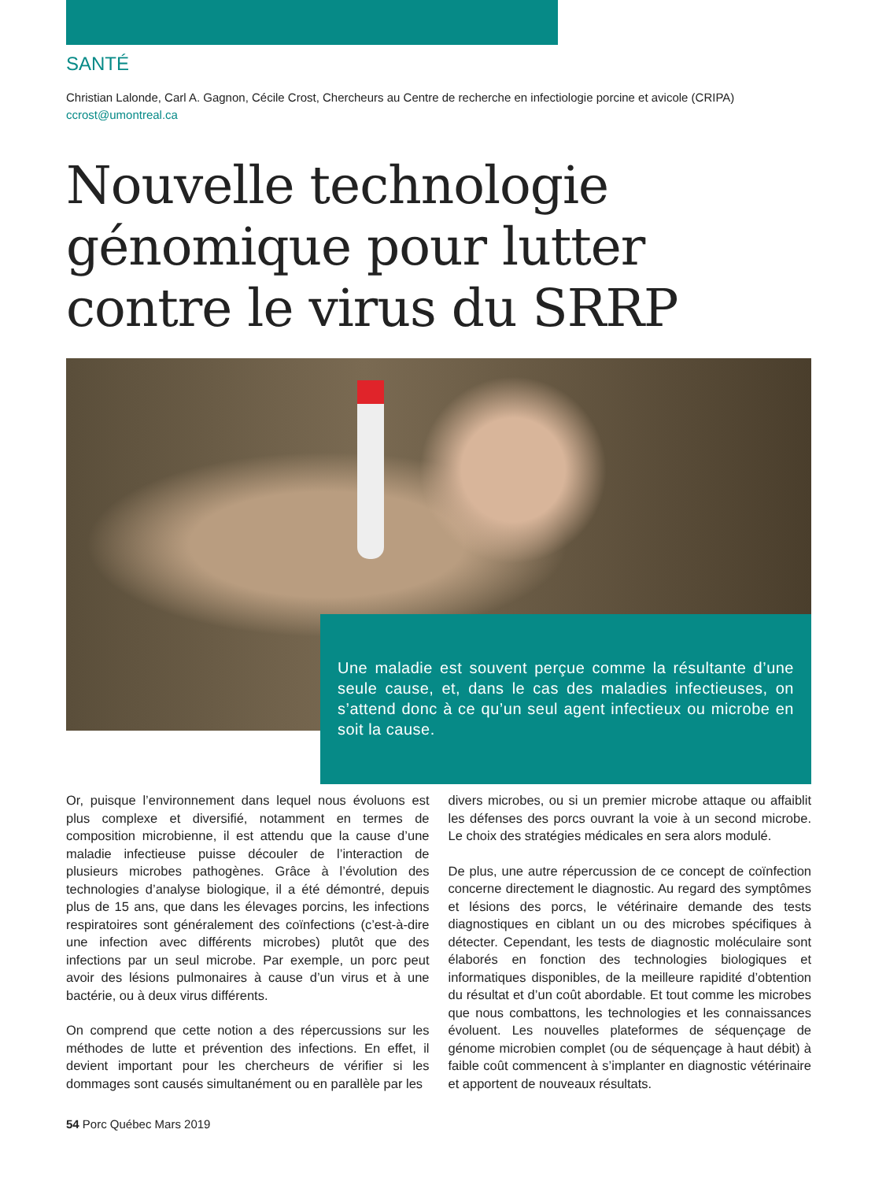SANTÉ
Christian Lalonde, Carl A. Gagnon, Cécile Crost, Chercheurs au Centre de recherche en infectiologie porcine et avicole (CRIPA)
ccrost@umontreal.ca
Nouvelle technologie génomique pour lutter contre le virus du SRRP
Une maladie est souvent perçue comme la résultante d’une seule cause, et, dans le cas des maladies infectieuses, on s’attend donc à ce qu’un seul agent infectieux ou microbe en soit la cause.
Or, puisque l’environnement dans lequel nous évoluons est plus complexe et diversifié, notamment en termes de composition microbienne, il est attendu que la cause d’une maladie infectieuse puisse découler de l’interaction de plusieurs microbes pathogènes. Grâce à l’évolution des technologies d’analyse biologique, il a été démontré, depuis plus de 15 ans, que dans les élevages porcins, les infections respiratoires sont généralement des coïnfections (c’est-à-dire une infection avec différents microbes) plutôt que des infections par un seul microbe. Par exemple, un porc peut avoir des lésions pulmonaires à cause d’un virus et à une bactérie, ou à deux virus différents.
On comprend que cette notion a des répercussions sur les méthodes de lutte et prévention des infections. En effet, il devient important pour les chercheurs de vérifier si les dommages sont causés simultanément ou en parallèle par les
divers microbes, ou si un premier microbe attaque ou affaiblit les défenses des porcs ouvrant la voie à un second microbe. Le choix des stratégies médicales en sera alors modulé.
De plus, une autre répercussion de ce concept de coïnfection concerne directement le diagnostic. Au regard des symptômes et lésions des porcs, le vétérinaire demande des tests diagnostiques en ciblant un ou des microbes spécifiques à détecter. Cependant, les tests de diagnostic moléculaire sont élaborés en fonction des technologies biologiques et informatiques disponibles, de la meilleure rapidité d’obtention du résultat et d’un coût abordable. Et tout comme les microbes que nous combattons, les technologies et les connaissances évoluent. Les nouvelles plateformes de séquençage de génome microbien complet (ou de séquençage à haut débit) à faible coût commencent à s’implanter en diagnostic vétérinaire et apportent de nouveaux résultats.
54 Porc Québec Mars 2019